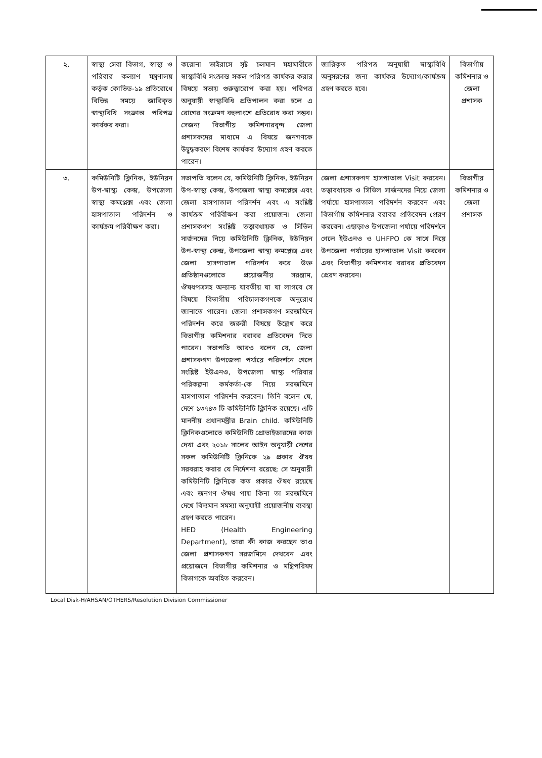| ২. | স্বাস্থ্য সেবা বিভাগ, স্বাস্থ্য ও পরিবার কল্যাণ মন্ত্রণালয় কর্তৃক কোভিড-১৯ প্রতিরোধে বিভিন্ন সময়ে জারিকৃত স্বাস্থ্যবিধি সংক্রান্ত পরিপত্র কার্যকর করা। | করোনা ভাইরাসে সৃষ্ট চলমান মহামারীতে স্বাস্থ্যবিধি সংক্রান্ত সকল পরিপত্র কার্যকর করার বিষয়ে সভায় গুরুত্বারোপ করা হয়। পরিপত্র অনুযায়ী স্বাস্থ্যবিধি প্রতিপালন করা হলে এ রোগের সংক্রমণ বহুলাংশে প্রতিরোধ করা সম্ভব। সেজন্য বিভাগীয় কমিশনারবৃন্দ জেলা প্রশাসকদের মাধ্যমে এ বিষয়ে জনগণকে উদ্বুদ্ধকরণে বিশেষ কার্যকর উদ্যোগ গ্রহণ করতে পারেন। | জারিকৃত পরিপত্র অনুযায়ী স্বাস্থ্যবিধি অনুসরণের জন্য কার্যকর উদ্যোগ/কার্যক্রম গ্রহণ করতে হবে। | বিভাগীয় কমিশনার ও জেলা প্রশাসক |
| ৩. | কমিউনিটি ক্লিনিক, ইউনিয়ন উপ-স্বাস্থ্য কেন্দ্র, উপজেলা স্বাস্থ্য কমপ্লেক্স এবং জেলা হাসপাতাল পরিদর্শন ও কার্যক্রম পরিবীক্ষণ করা। | সভাপতি বলেন যে, কমিউনিটি ক্লিনিক, ইউনিয়ন উপ-স্বাস্থ্য কেন্দ্র, উপজেলা স্বাস্থ্য কমপ্লেক্স এবং জেলা হাসপাতাল পরিদর্শন এবং এ সংশ্লিষ্ট কার্যক্রম পরিবীক্ষণ করা প্রয়োজন। জেলা প্রশাসকগণ সংশ্লিষ্ট তত্ত্বাবধায়ক ও সিভিল সার্জনদের নিয়ে কমিউনিটি ক্লিনিক, ইউনিয়ন উপ-স্বাস্থ্য কেন্দ্র, উপজেলা স্বাস্থ্য কমপ্লেক্স এবং জেলা হাসপাতাল পরিদর্শন করে উক্ত প্রতিষ্ঠানগুলোতে প্রয়োজনীয় সরঞ্জাম, ঔষধপত্রসহ অন্যান্য যাবতীয় যা যা লাগবে সে বিষয়ে বিভাগীয় পরিচালকগণকে অনুরোধ জানাতে পারেন। জেলা প্রশাসকগণ সরজমিনে পরিদর্শন করে জরুরী বিষয়ে উল্লেখ করে বিভাগীয় কমিশনার বরাবর প্রতিবেদন দিতে পারেন। সভাপতি আরও বলেন যে, জেলা প্রশাসকগণ উপজেলা পর্যায়ে পরিদর্শনে গেলে সংশ্লিষ্ট ইউএনও, উপজেলা স্বাস্থ্য পরিবার পরিকল্পনা কর্মকর্তা-কে নিয়ে সরজমিনে হাসপাতাল পরিদর্শন করবেন। তিনি বলেন যে, দেশে ১৩৭৪৩ টি কমিউনিটি ক্লিনিক রয়েছে। এটি মাননীয় প্রধানমন্ত্রীর Brain child. কমিউনিটি ক্লিনিকগুলোতে কমিউনিটি প্রোভাইডারদের কাজ দেখা এবং ২০১৮ সালের আইন অনুযায়ী দেশের সকল কমিউনিটি ক্লিনিকে ২৯ প্রকার ঔষধ সরবরাহ করার যে নির্দেশনা রয়েছে; সে অনুযায়ী কমিউনিটি ক্লিনিকে কত প্রকার ঔষধ রয়েছে এবং জনগণ ঔষধ পায় কিনা তা সরজমিনে দেখে বিদ্যমান সমস্যা অনুযায়ী প্রয়োজনীয় ব্যবস্থা গ্রহণ করতে পারেন। HED (Health Engineering Department), তারা কী কাজ করছেন তাও জেলা প্রশাসকগণ সরজমিনে দেখবেন এবং প্রয়োজনে বিভাগীয় কমিশনার ও মন্ত্রিপরিষদ বিভাগকে অবহিত করবেন। | জেলা প্রশাসকগণ হাসপাতাল Visit করবেন। তত্ত্বাবধায়ক ও সিভিল সার্জনদের নিয়ে জেলা পর্যায়ে হাসপাতাল পরিদর্শন করবেন এবং বিভাগীয় কমিশনার বরাবর প্রতিবেদন প্রেরণ করবেন। এছাড়াও উপজেলা পর্যায়ে পরিদর্শনে গেলে ইউএনও ও UHFPO কে সাথে নিয়ে উপজেলা পর্যায়ের হাসপাতাল Visit করবেন এবং বিভাগীয় কমিশনার বরাবর প্রতিবেদন প্রেরণ করবেন। | বিভাগীয় কমিশনার ও জেলা প্রশাসক |
Local Disk-H/AHSAN/OTHERS/Resolution Division Commissioner